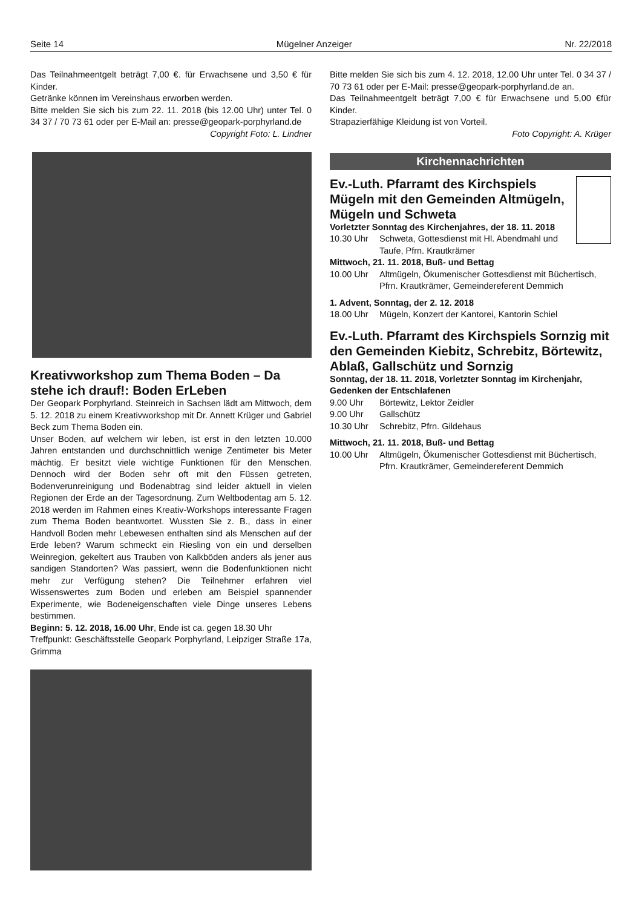Seite 14 Mügelner Anzeiger Nr. 22/2018
Das Teilnahmeentgelt beträgt 7,00 €. für Erwachsene und 3,50 € für Kinder.
Getränke können im Vereinshaus erworben werden.
Bitte melden Sie sich bis zum 22. 11. 2018 (bis 12.00 Uhr) unter Tel. 0 34 37 / 70 73 61 oder per E-Mail an: presse@geopark-porphyrland.de
Copyright Foto: L. Lindner
Kreativworkshop zum Thema Boden – Da stehe ich drauf!: Boden ErLeben
Der Geopark Porphyrland. Steinreich in Sachsen lädt am Mittwoch, dem 5. 12. 2018 zu einem Kreativworkshop mit Dr. Annett Krüger und Gabriel Beck zum Thema Boden ein.
Unser Boden, auf welchem wir leben, ist erst in den letzten 10.000 Jahren entstanden und durchschnittlich wenige Zentimeter bis Meter mächtig. Er besitzt viele wichtige Funktionen für den Menschen. Dennoch wird der Boden sehr oft mit den Füssen getreten, Bodenverunreinigung und Bodenabtrag sind leider aktuell in vielen Regionen der Erde an der Tagesordnung. Zum Weltbodentag am 5. 12. 2018 werden im Rahmen eines Kreativ-Workshops interessante Fragen zum Thema Boden beantwortet. Wussten Sie z. B., dass in einer Handvoll Boden mehr Lebewesen enthalten sind als Menschen auf der Erde leben? Warum schmeckt ein Riesling von ein und derselben Weinregion, gekeltert aus Trauben von Kalkböden anders als jener aus sandigen Standorten? Was passiert, wenn die Bodenfunktionen nicht mehr zur Verfügung stehen? Die Teilnehmer erfahren viel Wissenswertes zum Boden und erleben am Beispiel spannender Experimente, wie Bodeneigenschaften viele Dinge unseres Lebens bestimmen.
Beginn: 5. 12. 2018, 16.00 Uhr, Ende ist ca. gegen 18.30 Uhr
Treffpunkt: Geschäftsstelle Geopark Porphyrland, Leipziger Straße 17a, Grimma
Bitte melden Sie sich bis zum 4. 12. 2018, 12.00 Uhr unter Tel. 0 34 37 / 70 73 61 oder per E-Mail: presse@geopark-porphyrland.de an.
Das Teilnahmeentgelt beträgt 7,00 € für Erwachsene und 5,00 €für Kinder.
Strapazierfähige Kleidung ist von Vorteil.
Foto Copyright: A. Krüger
Kirchennachrichten
Ev.-Luth. Pfarramt des Kirchspiels Mügeln mit den Gemeinden Altmügeln, Mügeln und Schweta
Vorletzter Sonntag des Kirchenjahres, der 18. 11. 2018
10.30 Uhr Schweta, Gottesdienst mit Hl. Abendmahl und Taufe, Pfrn. Krautkrämer
Mittwoch, 21. 11. 2018, Buß- und Bettag
10.00 Uhr Altmügeln, Ökumenischer Gottesdienst mit Büchertisch, Pfrn. Krautkrämer, Gemeindereferent Demmich
1. Advent, Sonntag, der 2. 12. 2018
18.00 Uhr Mügeln, Konzert der Kantorei, Kantorin Schiel
Ev.-Luth. Pfarramt des Kirchspiels Sornzig mit den Gemeinden Kiebitz, Schrebitz, Börtewitz, Ablaß, Gallschütz und Sornzig
Sonntag, der 18. 11. 2018, Vorletzter Sonntag im Kirchenjahr, Gedenken der Entschlafenen
9.00 Uhr Börtewitz, Lektor Zeidler
9.00 Uhr Gallschütz
10.30 Uhr Schrebitz, Pfrn. Gildehaus
Mittwoch, 21. 11. 2018, Buß- und Bettag
10.00 Uhr Altmügeln, Ökumenischer Gottesdienst mit Büchertisch, Pfrn. Krautkrämer, Gemeindereferent Demmich